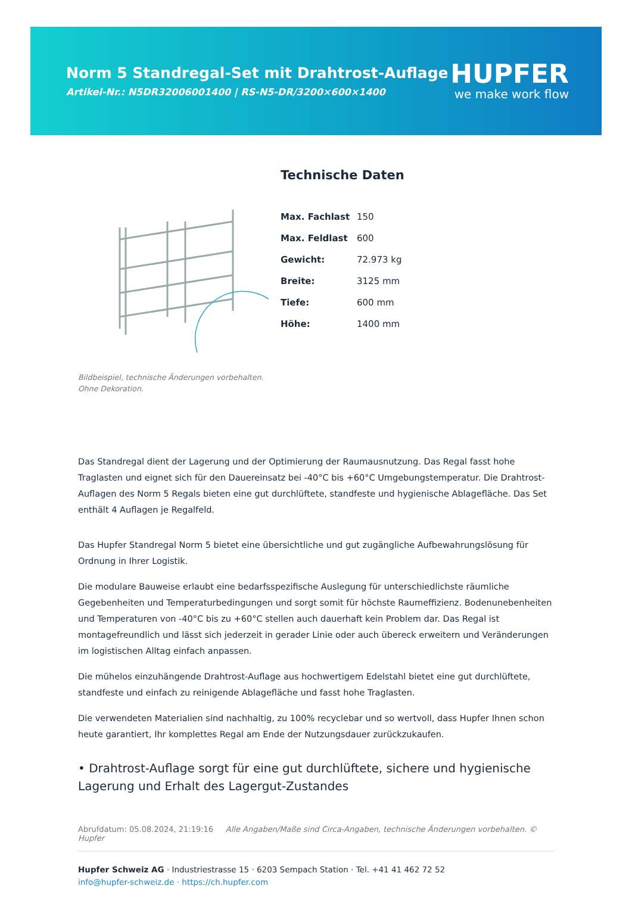Norm 5 Standregal-Set mit Drahtrost-Auflage
Artikel-Nr.: N5DR32006001400 | RS-N5-DR/3200×600×1400
HUPFER
we make work flow
Bildbeispiel, technische Änderungen vorbehalten.
Ohne Dekoration.
Technische Daten
| Max. Fachlast | 150 |
| Max. Feldlast | 600 |
| Gewicht: | 72.973 kg |
| Breite: | 3125 mm |
| Tiefe: | 600 mm |
| Höhe: | 1400 mm |
Das Standregal dient der Lagerung und der Optimierung der Raumausnutzung. Das Regal fasst hohe Traglasten und eignet sich für den Dauereinsatz bei -40°C bis +60°C Umgebungstemperatur. Die Drahtrost-Auflagen des Norm 5 Regals bieten eine gut durchlüftete, standfeste und hygienische Ablagefläche. Das Set enthält 4 Auflagen je Regalfeld.
Das Hupfer Standregal Norm 5 bietet eine übersichtliche und gut zugängliche Aufbewahrungslösung für Ordnung in Ihrer Logistik.
Die modulare Bauweise erlaubt eine bedarfsspezifische Auslegung für unterschiedlichste räumliche Gegebenheiten und Temperaturbedingungen und sorgt somit für höchste Raumeffizienz. Bodenunebenheiten und Temperaturen von -40°C bis zu +60°C stellen auch dauerhaft kein Problem dar. Das Regal ist montagefreundlich und lässt sich jederzeit in gerader Linie oder auch übereck erweitern und Veränderungen im logistischen Alltag einfach anpassen.
Die mühelos einzuhängende Drahtrost-Auflage aus hochwertigem Edelstahl bietet eine gut durchlüftete, standfeste und einfach zu reinigende Ablagefläche und fasst hohe Traglasten.
Die verwendeten Materialien sind nachhaltig, zu 100% recyclebar und so wertvoll, dass Hupfer Ihnen schon heute garantiert, Ihr komplettes Regal am Ende der Nutzungsdauer zurückzukaufen.
• Drahtrost-Auflage sorgt für eine gut durchlüftete, sichere und hygienische Lagerung und Erhalt des Lagergut-Zustandes
Abrufdatum: 05.08.2024, 21:19:16 Alle Angaben/Maße sind Circa-Angaben, technische Änderungen vorbehalten. © Hupfer
Hupfer Schweiz AG · Industriestrasse 15 · 6203 Sempach Station · Tel. +41 41 462 72 52
info@hupfer-schweiz.de · https://ch.hupfer.com